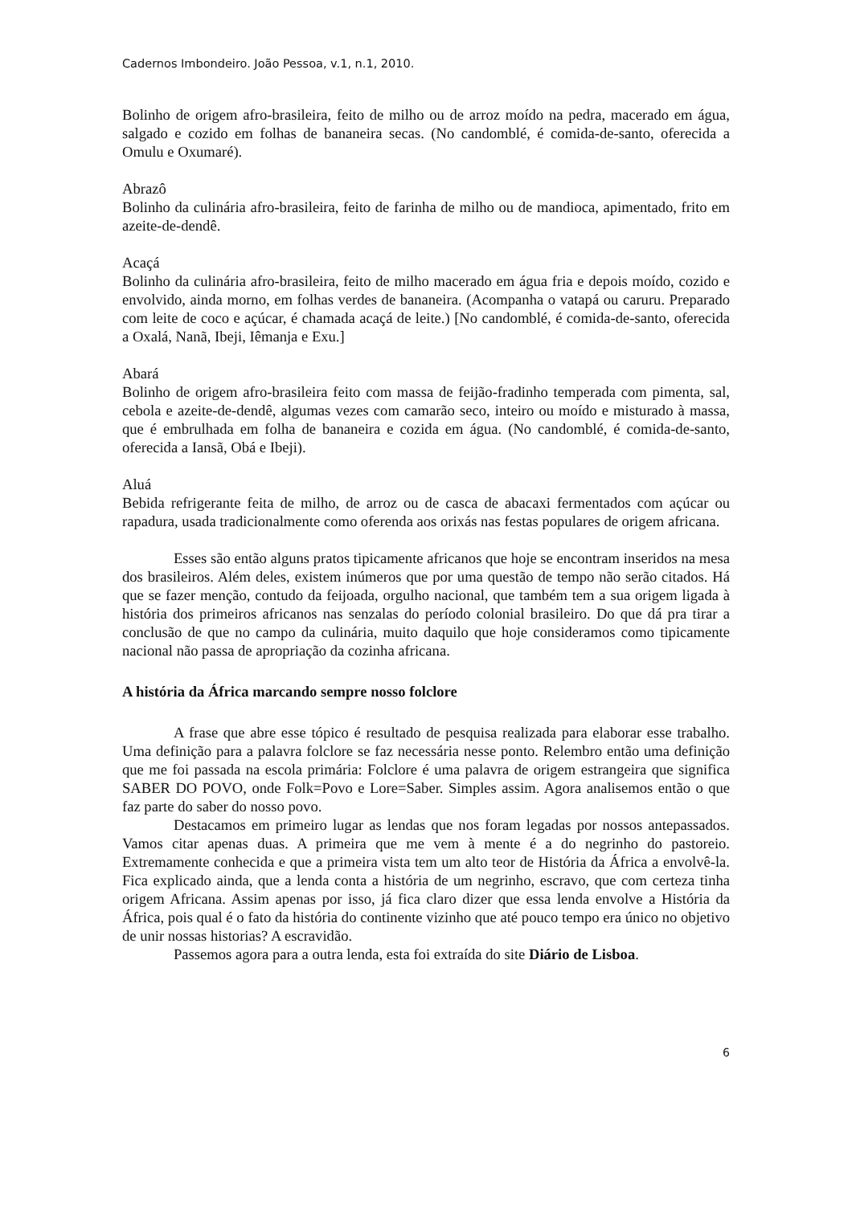Cadernos Imbondeiro. João Pessoa, v.1, n.1, 2010.
Bolinho de origem afro-brasileira, feito de milho ou de arroz moído na pedra, macerado em água, salgado e cozido em folhas de bananeira secas. (No candomblé, é comida-de-santo, oferecida a Omulu e Oxumaré).
Abrazô
Bolinho da culinária afro-brasileira, feito de farinha de milho ou de mandioca, apimentado, frito em azeite-de-dendê.
Acaçá
Bolinho da culinária afro-brasileira, feito de milho macerado em água fria e depois moído, cozido e envolvido, ainda morno, em folhas verdes de bananeira. (Acompanha o vatapá ou caruru. Preparado com leite de coco e açúcar, é chamada acaçá de leite.) [No candomblé, é comida-de-santo, oferecida a Oxalá, Nanã, Ibeji, Iêmanja e Exu.]
Abará
Bolinho de origem afro-brasileira feito com massa de feijão-fradinho temperada com pimenta, sal, cebola e azeite-de-dendê, algumas vezes com camarão seco, inteiro ou moído e misturado à massa, que é embrulhada em folha de bananeira e cozida em água. (No candomblé, é comida-de-santo, oferecida a Iansã, Obá e Ibeji).
Aluá
Bebida refrigerante feita de milho, de arroz ou de casca de abacaxi fermentados com açúcar ou rapadura, usada tradicionalmente como oferenda aos orixás nas festas populares de origem africana.
Esses são então alguns pratos tipicamente africanos que hoje se encontram inseridos na mesa dos brasileiros. Além deles, existem inúmeros que por uma questão de tempo não serão citados. Há que se fazer menção, contudo da feijoada, orgulho nacional, que também tem a sua origem ligada à história dos primeiros africanos nas senzalas do período colonial brasileiro. Do que dá pra tirar a conclusão de que no campo da culinária, muito daquilo que hoje consideramos como tipicamente nacional não passa de apropriação da cozinha africana.
A história da África marcando sempre nosso folclore
A frase que abre esse tópico é resultado de pesquisa realizada para elaborar esse trabalho. Uma definição para a palavra folclore se faz necessária nesse ponto. Relembro então uma definição que me foi passada na escola primária: Folclore é uma palavra de origem estrangeira que significa SABER DO POVO, onde Folk=Povo e Lore=Saber. Simples assim. Agora analisemos então o que faz parte do saber do nosso povo.
Destacamos em primeiro lugar as lendas que nos foram legadas por nossos antepassados. Vamos citar apenas duas. A primeira que me vem à mente é a do negrinho do pastoreio. Extremamente conhecida e que a primeira vista tem um alto teor de História da África a envolvê-la. Fica explicado ainda, que a lenda conta a história de um negrinho, escravo, que com certeza tinha origem Africana. Assim apenas por isso, já fica claro dizer que essa lenda envolve a História da África, pois qual é o fato da história do continente vizinho que até pouco tempo era único no objetivo de unir nossas historias? A escravidão.
Passemos agora para a outra lenda, esta foi extraída do site Diário de Lisboa.
6